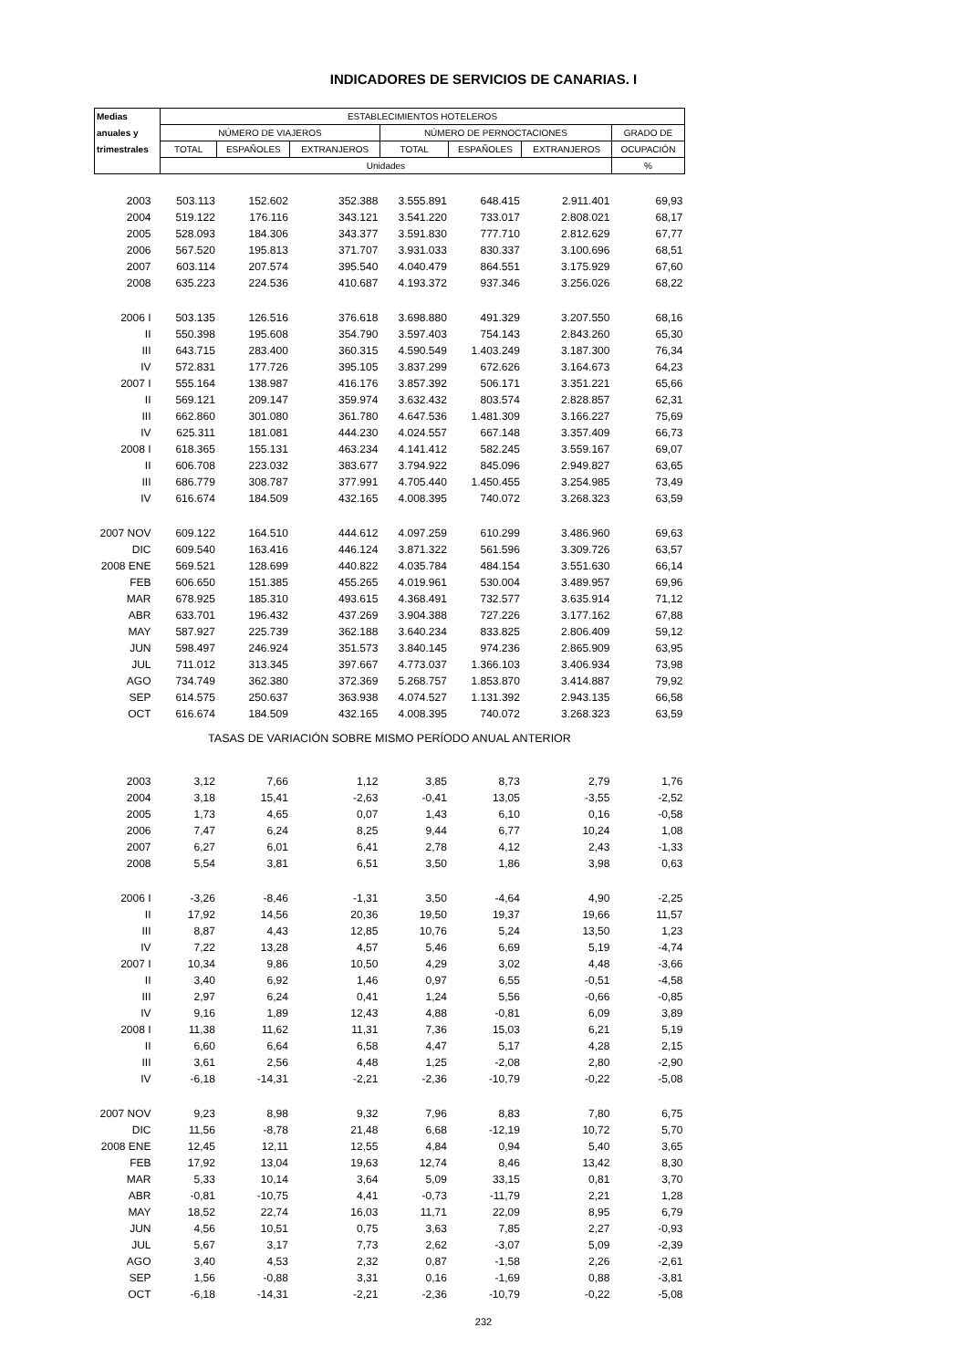INDICADORES DE SERVICIOS DE CANARIAS. I
| Medias | ESTABLECIMIENTOS HOTELEROS | | | | | | |
| --- | --- | --- | --- | --- | --- | --- | --- |
| anuales y | NÚMERO DE VIAJEROS | | | NÚMERO DE PERNOCTACIONES | | | GRADO DE |
| trimestrales | TOTAL | ESPAÑOLES | EXTRANJEROS | TOTAL | ESPAÑOLES | EXTRANJEROS | OCUPACIÓN |
| | Unidades | | | | | | % |
| 2003 | 503.113 | 152.602 | 352.388 | 3.555.891 | 648.415 | 2.911.401 | 69,93 |
| 2004 | 519.122 | 176.116 | 343.121 | 3.541.220 | 733.017 | 2.808.021 | 68,17 |
| 2005 | 528.093 | 184.306 | 343.377 | 3.591.830 | 777.710 | 2.812.629 | 67,77 |
| 2006 | 567.520 | 195.813 | 371.707 | 3.931.033 | 830.337 | 3.100.696 | 68,51 |
| 2007 | 603.114 | 207.574 | 395.540 | 4.040.479 | 864.551 | 3.175.929 | 67,60 |
| 2008 | 635.223 | 224.536 | 410.687 | 4.193.372 | 937.346 | 3.256.026 | 68,22 |
| 2006 I | 503.135 | 126.516 | 376.618 | 3.698.880 | 491.329 | 3.207.550 | 68,16 |
| II | 550.398 | 195.608 | 354.790 | 3.597.403 | 754.143 | 2.843.260 | 65,30 |
| III | 643.715 | 283.400 | 360.315 | 4.590.549 | 1.403.249 | 3.187.300 | 76,34 |
| IV | 572.831 | 177.726 | 395.105 | 3.837.299 | 672.626 | 3.164.673 | 64,23 |
| 2007 I | 555.164 | 138.987 | 416.176 | 3.857.392 | 506.171 | 3.351.221 | 65,66 |
| II | 569.121 | 209.147 | 359.974 | 3.632.432 | 803.574 | 2.828.857 | 62,31 |
| III | 662.860 | 301.080 | 361.780 | 4.647.536 | 1.481.309 | 3.166.227 | 75,69 |
| IV | 625.311 | 181.081 | 444.230 | 4.024.557 | 667.148 | 3.357.409 | 66,73 |
| 2008 I | 618.365 | 155.131 | 463.234 | 4.141.412 | 582.245 | 3.559.167 | 69,07 |
| II | 606.708 | 223.032 | 383.677 | 3.794.922 | 845.096 | 2.949.827 | 63,65 |
| III | 686.779 | 308.787 | 377.991 | 4.705.440 | 1.450.455 | 3.254.985 | 73,49 |
| IV | 616.674 | 184.509 | 432.165 | 4.008.395 | 740.072 | 3.268.323 | 63,59 |
| 2007 NOV | 609.122 | 164.510 | 444.612 | 4.097.259 | 610.299 | 3.486.960 | 69,63 |
| DIC | 609.540 | 163.416 | 446.124 | 3.871.322 | 561.596 | 3.309.726 | 63,57 |
| 2008 ENE | 569.521 | 128.699 | 440.822 | 4.035.784 | 484.154 | 3.551.630 | 66,14 |
| FEB | 606.650 | 151.385 | 455.265 | 4.019.961 | 530.004 | 3.489.957 | 69,96 |
| MAR | 678.925 | 185.310 | 493.615 | 4.368.491 | 732.577 | 3.635.914 | 71,12 |
| ABR | 633.701 | 196.432 | 437.269 | 3.904.388 | 727.226 | 3.177.162 | 67,88 |
| MAY | 587.927 | 225.739 | 362.188 | 3.640.234 | 833.825 | 2.806.409 | 59,12 |
| JUN | 598.497 | 246.924 | 351.573 | 3.840.145 | 974.236 | 2.865.909 | 63,95 |
| JUL | 711.012 | 313.345 | 397.667 | 4.773.037 | 1.366.103 | 3.406.934 | 73,98 |
| AGO | 734.749 | 362.380 | 372.369 | 5.268.757 | 1.853.870 | 3.414.887 | 79,92 |
| SEP | 614.575 | 250.637 | 363.938 | 4.074.527 | 1.131.392 | 2.943.135 | 66,58 |
| OCT | 616.674 | 184.509 | 432.165 | 4.008.395 | 740.072 | 3.268.323 | 63,59 |
| TASAS DE VARIACIÓN SOBRE MISMO PERÍODO ANUAL ANTERIOR | | | | | | | |
| 2003 | 3,12 | 7,66 | 1,12 | 3,85 | 8,73 | 2,79 | 1,76 |
| 2004 | 3,18 | 15,41 | -2,63 | -0,41 | 13,05 | -3,55 | -2,52 |
| 2005 | 1,73 | 4,65 | 0,07 | 1,43 | 6,10 | 0,16 | -0,58 |
| 2006 | 7,47 | 6,24 | 8,25 | 9,44 | 6,77 | 10,24 | 1,08 |
| 2007 | 6,27 | 6,01 | 6,41 | 2,78 | 4,12 | 2,43 | -1,33 |
| 2008 | 5,54 | 3,81 | 6,51 | 3,50 | 1,86 | 3,98 | 0,63 |
| 2006 I | -3,26 | -8,46 | -1,31 | 3,50 | -4,64 | 4,90 | -2,25 |
| II | 17,92 | 14,56 | 20,36 | 19,50 | 19,37 | 19,66 | 11,57 |
| III | 8,87 | 4,43 | 12,85 | 10,76 | 5,24 | 13,50 | 1,23 |
| IV | 7,22 | 13,28 | 4,57 | 5,46 | 6,69 | 5,19 | -4,74 |
| 2007 I | 10,34 | 9,86 | 10,50 | 4,29 | 3,02 | 4,48 | -3,66 |
| II | 3,40 | 6,92 | 1,46 | 0,97 | 6,55 | -0,51 | -4,58 |
| III | 2,97 | 6,24 | 0,41 | 1,24 | 5,56 | -0,66 | -0,85 |
| IV | 9,16 | 1,89 | 12,43 | 4,88 | -0,81 | 6,09 | 3,89 |
| 2008 I | 11,38 | 11,62 | 11,31 | 7,36 | 15,03 | 6,21 | 5,19 |
| II | 6,60 | 6,64 | 6,58 | 4,47 | 5,17 | 4,28 | 2,15 |
| III | 3,61 | 2,56 | 4,48 | 1,25 | -2,08 | 2,80 | -2,90 |
| IV | -6,18 | -14,31 | -2,21 | -2,36 | -10,79 | -0,22 | -5,08 |
| 2007 NOV | 9,23 | 8,98 | 9,32 | 7,96 | 8,83 | 7,80 | 6,75 |
| DIC | 11,56 | -8,78 | 21,48 | 6,68 | -12,19 | 10,72 | 5,70 |
| 2008 ENE | 12,45 | 12,11 | 12,55 | 4,84 | 0,94 | 5,40 | 3,65 |
| FEB | 17,92 | 13,04 | 19,63 | 12,74 | 8,46 | 13,42 | 8,30 |
| MAR | 5,33 | 10,14 | 3,64 | 5,09 | 33,15 | 0,81 | 3,70 |
| ABR | -0,81 | -10,75 | 4,41 | -0,73 | -11,79 | 2,21 | 1,28 |
| MAY | 18,52 | 22,74 | 16,03 | 11,71 | 22,09 | 8,95 | 6,79 |
| JUN | 4,56 | 10,51 | 0,75 | 3,63 | 7,85 | 2,27 | -0,93 |
| JUL | 5,67 | 3,17 | 7,73 | 2,62 | -3,07 | 5,09 | -2,39 |
| AGO | 3,40 | 4,53 | 2,32 | 0,87 | -1,58 | 2,26 | -2,61 |
| SEP | 1,56 | -0,88 | 3,31 | 0,16 | -1,69 | 0,88 | -3,81 |
| OCT | -6,18 | -14,31 | -2,21 | -2,36 | -10,79 | -0,22 | -5,08 |
232